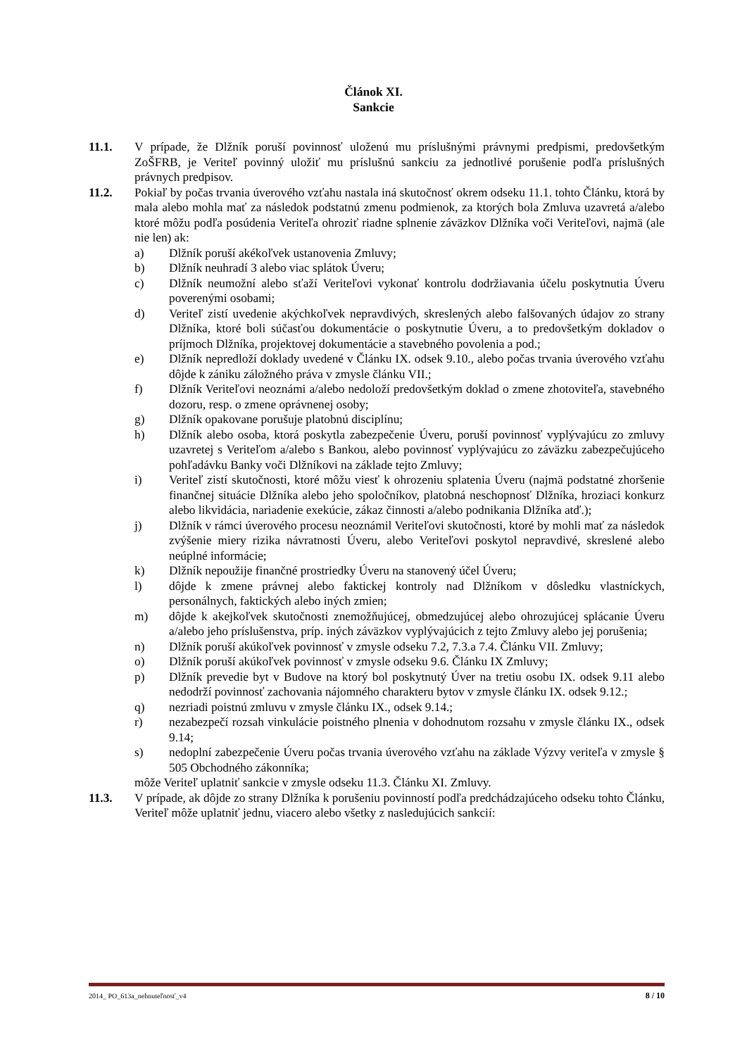Článok XI.
Sankcie
11.1. V prípade, že Dlžník poruší povinnosť uloženú mu príslušnými právnymi predpismi, predovšetkým ZoŠFRB, je Veriteľ povinný uložiť mu príslušnú sankciu za jednotlivé porušenie podľa príslušných právnych predpisov.
11.2. Pokiaľ by počas trvania úverového vzťahu nastala iná skutočnosť okrem odseku 11.1. tohto Článku, ktorá by mala alebo mohla mať za následok podstatnú zmenu podmienok, za ktorých bola Zmluva uzavretá a/alebo ktoré môžu podľa posúdenia Veriteľa ohroziť riadne splnenie záväzkov Dlžníka voči Veriteľovi, najmä (ale nie len) ak:
a) Dlžník poruší akékoľvek ustanovenia Zmluvy;
b) Dlžník neuhradí 3 alebo viac splátok Úveru;
c) Dlžník neumožní alebo sťaží Veriteľovi vykonať kontrolu dodržiavania účelu poskytnutia Úveru poverenými osobami;
d) Veriteľ zistí uvedenie akýchkoľvek nepravdivých, skreslených alebo falšovaných údajov zo strany Dlžníka, ktoré boli súčasťou dokumentácie o poskytnutie Úveru, a to predovšetkým dokladov o príjmoch Dlžníka, projektovej dokumentácie a stavebného povolenia a pod.;
e) Dlžník nepredloží doklady uvedené v Článku IX. odsek 9.10., alebo počas trvania úverového vzťahu dôjde k zániku záložného práva v zmysle článku VII.;
f) Dlžník Veriteľovi neoznámi a/alebo nedoloží predovšetkým doklad o zmene zhotoviteľa, stavebného dozoru, resp. o zmene oprávnenej osoby;
g) Dlžník opakovane porušuje platobnú disciplínu;
h) Dlžník alebo osoba, ktorá poskytla zabezpečenie Úveru, poruší povinnosť vyplývajúcu zo zmluvy uzavretej s Veriteľom a/alebo s Bankou, alebo povinnosť vyplývajúcu zo záväzku zabezpečujúceho pohľadávku Banky voči Dlžníkovi na základe tejto Zmluvy;
i) Veriteľ zistí skutočnosti, ktoré môžu viesť k ohrozeniu splatenia Úveru (najmä podstatné zhoršenie finančnej situácie Dlžníka alebo jeho spoločníkov, platobná neschopnosť Dlžníka, hroziaci konkurz alebo likvidácia, nariadenie exekúcie, zákaz činnosti a/alebo podnikania Dlžníka atď.);
j) Dlžník v rámci úverového procesu neoznámil Veriteľovi skutočnosti, ktoré by mohli mať za následok zvýšenie miery rizika návratnosti Úveru, alebo Veriteľovi poskytol nepravdivé, skreslené alebo neúplné informácie;
k) Dlžník nepoužije finančné prostriedky Úveru na stanovený účel Úveru;
l) dôjde k zmene právnej alebo faktickej kontroly nad Dlžníkom v dôsledku vlastníckych, personálnych, faktických alebo iných zmien;
m) dôjde k akejkoľvek skutočnosti znemožňujúcej, obmedzujúcej alebo ohrozujúcej splácanie Úveru a/alebo jeho príslušenstva, príp. iných záväzkov vyplývajúcich z tejto Zmluvy alebo jej porušenia;
n) Dlžník poruší akúkoľvek povinnosť v zmysle odseku 7.2, 7.3.a 7.4. Článku VII. Zmluvy;
o) Dlžník poruší akúkoľvek povinnosť v zmysle odseku 9.6. Článku IX Zmluvy;
p) Dlžník prevedie byt v Budove na ktorý bol poskytnutý Úver na tretiu osobu IX. odsek 9.11 alebo nedodrží povinnosť zachovania nájomného charakteru bytov v zmysle článku IX. odsek 9.12.;
q) nezriadi poistnú zmluvu v zmysle článku IX., odsek 9.14.;
r) nezabezpečí rozsah vinkulácie poistného plnenia v dohodnutom rozsahu v zmysle článku IX., odsek 9.14;
s) nedoplní zabezpečenie Úveru počas trvania úverového vzťahu na základe Výzvy veriteľa v zmysle § 505 Obchodného zákonníka;
môže Veriteľ uplatniť sankcie v zmysle odseku 11.3. Článku XI. Zmluvy.
11.3. V prípade, ak dôjde zo strany Dlžníka k porušeniu povinností podľa predchádzajúceho odseku tohto Článku, Veriteľ môže uplatniť jednu, viacero alebo všetky z nasledujúcich sankcií:
2014_ PO_613a_nehnuteľnosť_v4 8 / 10